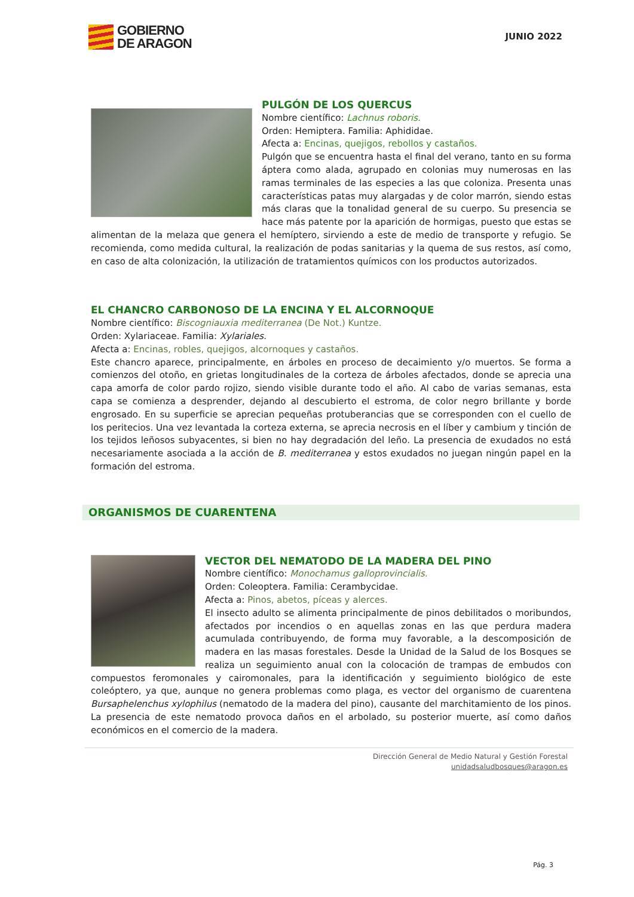GOBIERNO
DE ARAGON
JUNIO 2022
PULGÓN DE LOS QUERCUS
Nombre científico: Lachnus roboris.
Orden: Hemiptera. Familia: Aphididae.
Afecta a: Encinas, quejigos, rebollos y castaños.
Pulgón que se encuentra hasta el final del verano, tanto en su forma áptera como alada, agrupado en colonias muy numerosas en las ramas terminales de las especies a las que coloniza. Presenta unas características patas muy alargadas y de color marrón, siendo estas más claras que la tonalidad general de su cuerpo. Su presencia se hace más patente por la aparición de hormigas, puesto que estas se alimentan de la melaza que genera el hemíptero, sirviendo a este de medio de transporte y refugio. Se recomienda, como medida cultural, la realización de podas sanitarias y la quema de sus restos, así como, en caso de alta colonización, la utilización de tratamientos químicos con los productos autorizados.
EL CHANCRO CARBONOSO DE LA ENCINA Y EL ALCORNOQUE
Nombre científico: Biscogniauxia mediterranea (De Not.) Kuntze.
Orden: Xylariaceae. Familia: Xylariales.
Afecta a: Encinas, robles, quejigos, alcornoques y castaños.
Este chancro aparece, principalmente, en árboles en proceso de decaimiento y/o muertos. Se forma a comienzos del otoño, en grietas longitudinales de la corteza de árboles afectados, donde se aprecia una capa amorfa de color pardo rojizo, siendo visible durante todo el año. Al cabo de varias semanas, esta capa se comienza a desprender, dejando al descubierto el estroma, de color negro brillante y borde engrosado. En su superficie se aprecian pequeñas protuberancias que se corresponden con el cuello de los peritecios. Una vez levantada la corteza externa, se aprecia necrosis en el líber y cambium y tinción de los tejidos leñosos subyacentes, si bien no hay degradación del leño. La presencia de exudados no está necesariamente asociada a la acción de B. mediterranea y estos exudados no juegan ningún papel en la formación del estroma.
ORGANISMOS DE CUARENTENA
VECTOR DEL NEMATODO DE LA MADERA DEL PINO
Nombre científico: Monochamus galloprovincialis.
Orden: Coleoptera. Familia: Cerambycidae.
Afecta a: Pinos, abetos, píceas y alerces.
El insecto adulto se alimenta principalmente de pinos debilitados o moribundos, afectados por incendios o en aquellas zonas en las que perdura madera acumulada contribuyendo, de forma muy favorable, a la descomposición de madera en las masas forestales. Desde la Unidad de la Salud de los Bosques se realiza un seguimiento anual con la colocación de trampas de embudos con compuestos feromonales y cairomonales, para la identificación y seguimiento biológico de este coleóptero, ya que, aunque no genera problemas como plaga, es vector del organismo de cuarentena Bursaphelenchus xylophilus (nematodo de la madera del pino), causante del marchitamiento de los pinos. La presencia de este nematodo provoca daños en el arbolado, su posterior muerte, así como daños económicos en el comercio de la madera.
Dirección General de Medio Natural y Gestión Forestal
unidadsaludbosques@aragon.es
Pág. 3